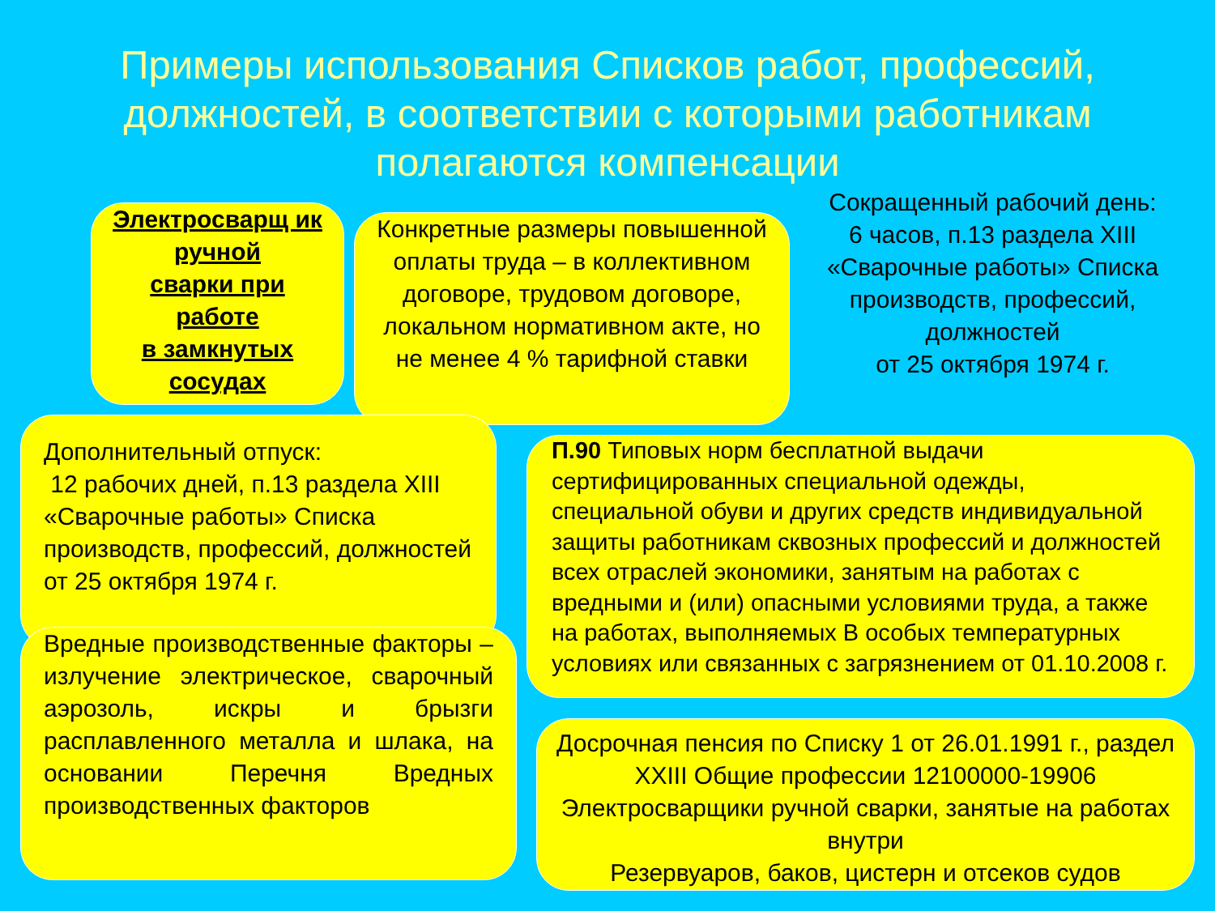Примеры использования Списков работ, профессий, должностей, в соответствии с которыми работникам полагаются компенсации
Электросварщ ик
ручной
сварки при
работе
в замкнутых
сосудах
Конкретные размеры повышенной оплаты труда – в коллективном договоре, трудовом договоре, локальном нормативном акте, но не менее 4 % тарифной ставки
Сокращенный рабочий день:
6 часов, п.13 раздела XIII «Сварочные работы» Списка производств, профессий, должностей
от 25 октября 1974 г.
Дополнительный отпуск:
12 рабочих дней, п.13 раздела XIII
«Сварочные работы» Списка производств, профессий, должностей от 25 октября 1974 г.
П.90 Типовых норм бесплатной выдачи сертифицированных специальной одежды, специальной обуви и других средств индивидуальной защиты работникам сквозных профессий и должностей всех отраслей экономики, занятым на работах с вредными и (или) опасными условиями труда, а также на работах, выполняемых В особых температурных условиях или связанных с загрязнением от 01.10.2008 г.
Вредные производственные факторы – излучение электрическое, сварочный аэрозоль, искры и брызги расплавленного металла и шлака, на основании Перечня Вредных производственных факторов
Досрочная пенсия по Списку 1 от 26.01.1991 г., раздел XXIII Общие профессии 12100000-19906 Электросварщики ручной сварки, занятые на работах внутри
Резервуаров, баков, цистерн и отсеков судов